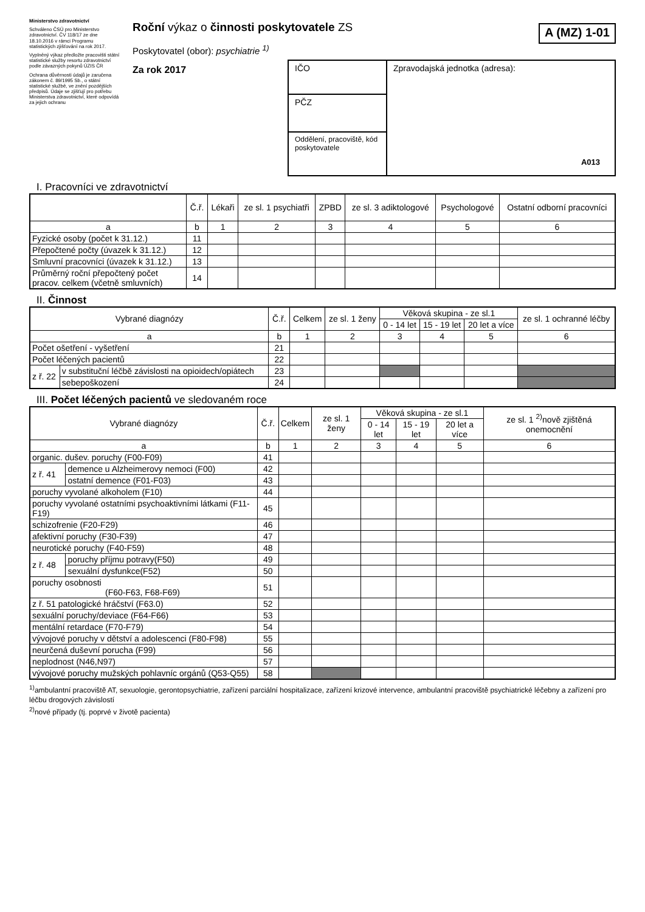Ministerstvo zdravotnictví
Schváleno ČSÚ pro Ministerstvo zdravotnictví. ČV 118/17 ze dne 18.10.2016 v rámci Programu statistických zjišťování na rok 2017.
Vyplněný výkaz předložte pracovišti státní statistické služby resortu zdravotnictví podle závazných pokynů ÚZIS ČR
Ochrana důvěrnosti údajů je zaručena zákonem č. 89/1995 Sb., o státní statistické službě, ve znění pozdějších předpisů. Údaje se zjišťují pro potřebu Ministerstva zdravotnictví, které odpovídá za jejich ochranu
Roční výkaz o činnosti poskytovatele ZS
A (MZ) 1-01
Poskytovatel (obor): psychiatrie <sup>1)</sup>
Za rok 2017
IČO
PČZ
Oddělení, pracoviště, kód poskytovatele
Zpravodajská jednotka (adresa):
A013
I. Pracovníci ve zdravotnictví
| | Č.ř. | Lékaři | ze sl. 1 psychiatři | ZPBD | ze sl. 3 adiktologové | Psychologové | Ostatní odborní pracovníci |
| --- | --- | --- | --- | --- | --- | --- | --- |
| a | b | 1 | 2 | 3 | 4 | 5 | 6 |
| Fyzické osoby (počet k 31.12.) | 11 | | | | | | |
| Přepočtené počty (úvazek k 31.12.) | 12 | | | | | | |
| Smluvní pracovníci (úvazek k 31.12.) | 13 | | | | | | |
| Průměrný roční přepočtený počet pracov. celkem (včetně smluvních) | 14 | | | | | | |
II. Činnost
| Vybrané diagnózy | | Č.ř. | Celkem | ze sl. 1 ženy | Věková skupina - ze sl.1 | | | ze sl. 1 ochranné léčby |
| --- | --- | --- | --- | --- | --- | --- | --- | --- |
| | | | | | 0 - 14 let | 15 - 19 let | 20 let a více | |
| a | | b | 1 | 2 | 3 | 4 | 5 | 6 |
| Počet ošetření - vyšetření | | 21 | | | | | | |
| Počet léčených pacientů | | 22 | | | | | | |
| z ř. 22 | v substituční léčbě závislosti na opioidech/opiátech | 23 | | | | | | |
| | sebepoškození | 24 | | | | | | |
III. Počet léčených pacientů ve sledovaném roce
| Vybrané diagnózy | | Č.ř. | Celkem | ze sl. 1 ženy | Věková skupina - ze sl.1 | | | ze sl. 1 <sup>2)</sup>nově zjištěná onemocnění |
| --- | --- | --- | --- | --- | --- | --- | --- | --- |
| | | | | | 0 - 14 let | 15 - 19 let | 20 let a více | |
| a | | b | 1 | 2 | 3 | 4 | 5 | 6 |
| organic. dušev. poruchy (F00-F09) | | 41 | | | | | | |
| z ř. 41 | demence u Alzheimerovy nemoci (F00) | 42 | | | | | | |
| | ostatní demence (F01-F03) | 43 | | | | | | |
| poruchy vyvolané alkoholem (F10) | | 44 | | | | | | |
| poruchy vyvolané ostatními psychoaktivními látkami (F11-F19) | | 45 | | | | | | |
| schizofrenie (F20-F29) | | 46 | | | | | | |
| afektivní poruchy (F30-F39) | | 47 | | | | | | |
| neurotické poruchy (F40-F59) | | 48 | | | | | | |
| z ř. 48 | poruchy příjmu potravy(F50) | 49 | | | | | | |
| | sexuální dysfunkce(F52) | 50 | | | | | | |
| poruchy osobnosti (F60-F63, F68-F69) | | 51 | | | | | | |
| z ř. 51 patologické hráčství (F63.0) | | 52 | | | | | | |
| sexuální poruchy/deviace (F64-F66) | | 53 | | | | | | |
| mentální retardace (F70-F79) | | 54 | | | | | | |
| vývojové poruchy v dětství a adolescenci (F80-F98) | | 55 | | | | | | |
| neurčená duševní porucha (F99) | | 56 | | | | | | |
| neplodnost (N46,N97) | | 57 | | | | | | |
| vývojové poruchy mužských pohlavníc orgánů (Q53-Q55) | | 58 | | | | | | |
<sup>1)</sup> ambulantní pracoviště AT, sexuologie, gerontopsychiatrie, zařízení parciální hospitalizace, zařízení krizové intervence, ambulantní pracoviště psychiatrické léčebny a zařízení pro léčbu drogových závislostí
<sup>2)</sup> nové případy (tj. poprvé v životě pacienta)